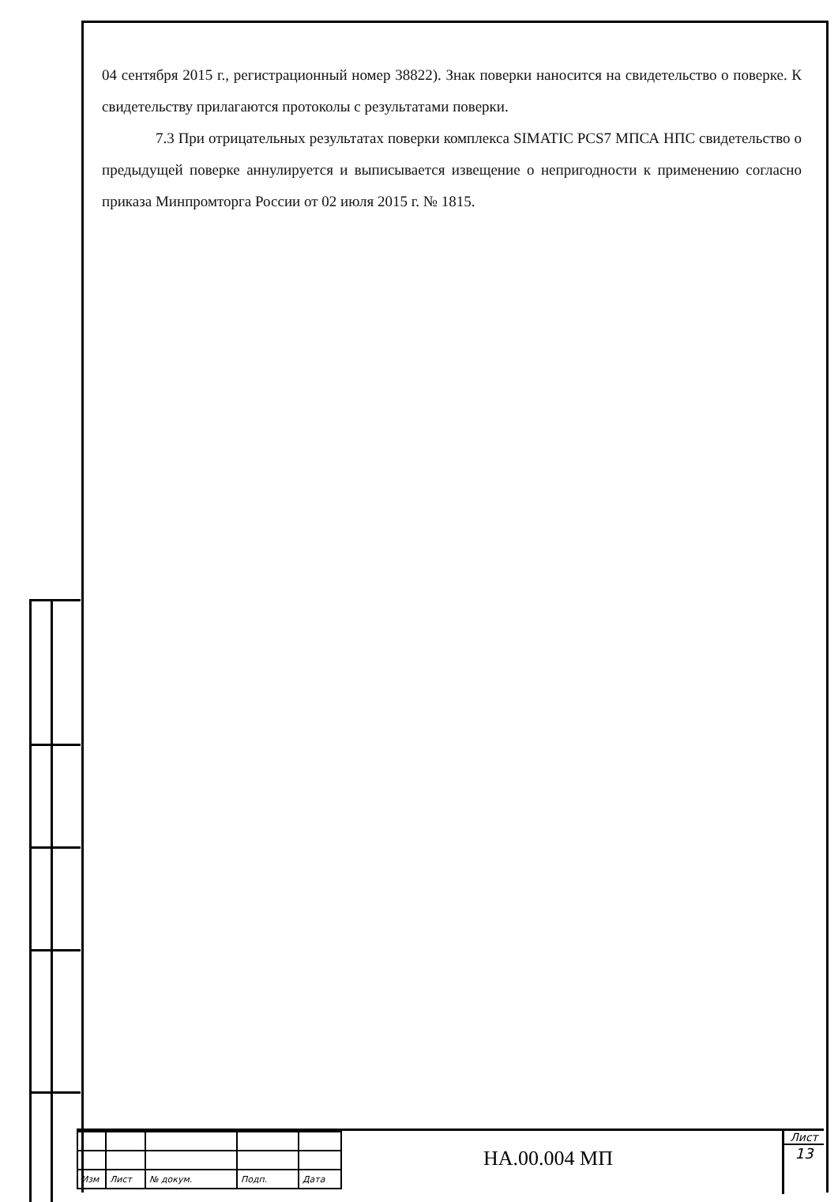04 сентября 2015 г., регистрационный номер 38822). Знак поверки наносится на свидетельство о поверке. К свидетельству прилагаются протоколы с результатами поверки.
7.3 При отрицательных результатах поверки комплекса SIMATIC PCS7 МПСА НПС свидетельство о предыдущей поверке аннулируется и выписывается извещение о непригодности к применению согласно приказа Минпромторга России от 02 июля 2015 г. № 1815.
| Изм | Лист | № докум. | Подп. | Дата |
НА.00.004 МП
Лист
13